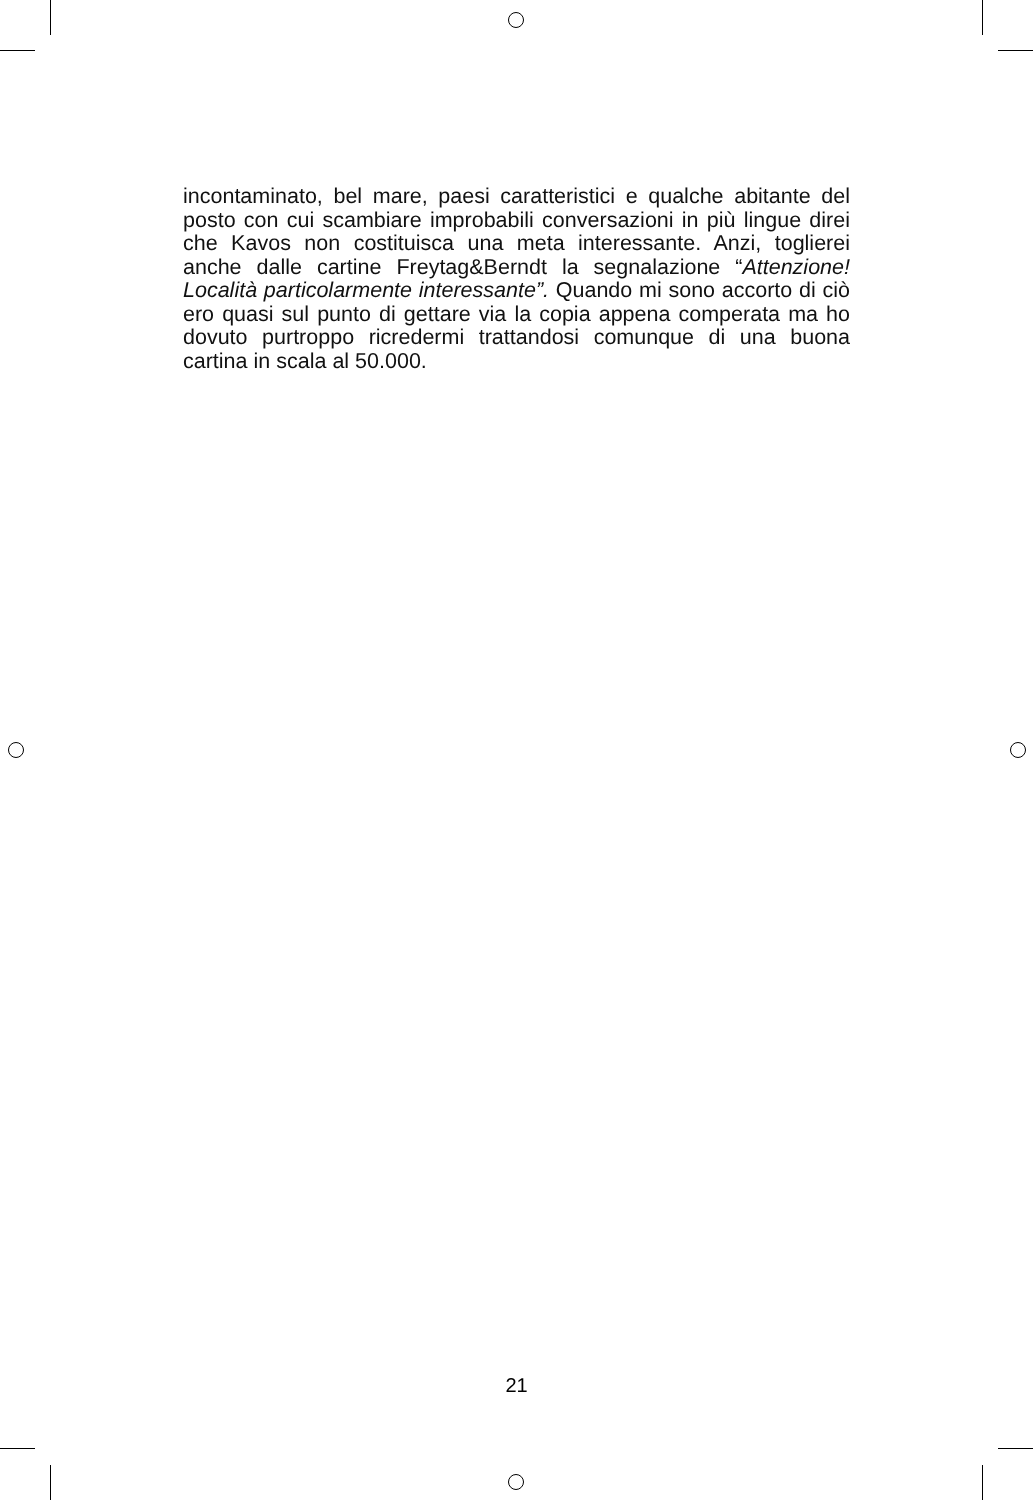incontaminato, bel mare, paesi caratteristici e qualche abitante del posto con cui scambiare improbabili conversazioni in più lingue direi che Kavos non costituisca una meta interessante. Anzi, toglierei anche dalle cartine Freytag&Berndt la segnalazione “Attenzione! Località particolarmente interessante”. Quando mi sono accorto di ciò ero quasi sul punto di gettare via la copia appena comperata ma ho dovuto purtroppo ricredermi trattandosi comunque di una buona cartina in scala al 50.000.
21